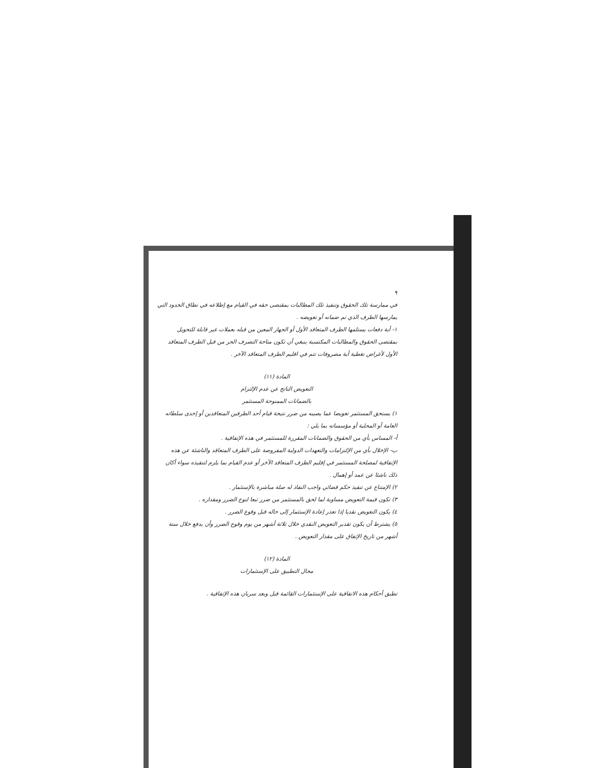٩
في ممارسة تلك الحقوق وتنفيذ تلك المطالبات بمقتضى حقه في القيام مع إطلاعه في نطاق الحدود التي يمارسها الطرف الذي تم ضمانه أو تعويضه .
١- أية دفعات يستلمها الطرف المتعاقد الأول أو الجهاز المعين من قبله بعملات غير قابلة للتحويل بمقتضى الحقوق والمطالبات المكتسبة ينبغي أن تكون متاحة التصرف الحر من قبل الطرف المتعاقد الأول لأغراض تغطية أية مصروفات تتم في اقليم الطرف المتعاقد الآخر .
المادة (١١)
التعويض الناتج عن عدم الإلتزام
بالضمانات الممنوحة المستثمر
١) يستحق المستثمر تعويضا عما يصيبه من ضرر نتيجة قيام أحد الطرفين المتعاقدين أو إحدى سلطاته العامة أو المحلية أو مؤسساته بما يلي :
أ- المساس بأي من الحقوق والضمانات المقررة للمستثمر في هذه الإتفاقية .
ب- الإخلال بأي من الإلتزامات والتعهدات الدولية المفروضة على الطرف المتعاقد والناشئة عن هذه الإتفاقية لمصلحة المستثمر في إقليم الطرف المتعاقد الآخر أو عدم القيام بما يلزم لتنفيذه سواء أكان ذلك ناشئا عن عمد أو إهمال .
٢) الإمتناع عن تنفيذ حكم قضائي واجب النفاذ له صلة مباشرة بالإستثمار .
٣) تكون قيمة التعويض مساوية لما لحق بالمستثمر من ضرر تبعا لنوع الضرر ومقداره .
٤) يكون التعويض نقديا إذا تعذر إعادة الإستثمار إلى حاله قبل وقوع الضرر .
٥) يشترط أن يكون تقدير التعويض النقدي خلال ثلاثة أشهر من يوم وقوع الضرر وأن يدفع خلال ستة أشهر من تاريخ الإتفاق على مقدار التعويض .
المادة (١٢)
مجال التطبيق على الإستثمارات
تطبق أحكام هذه الاتفاقية على الإستثمارات القائمة قبل وبعد سريان هذه الإتفاقية .